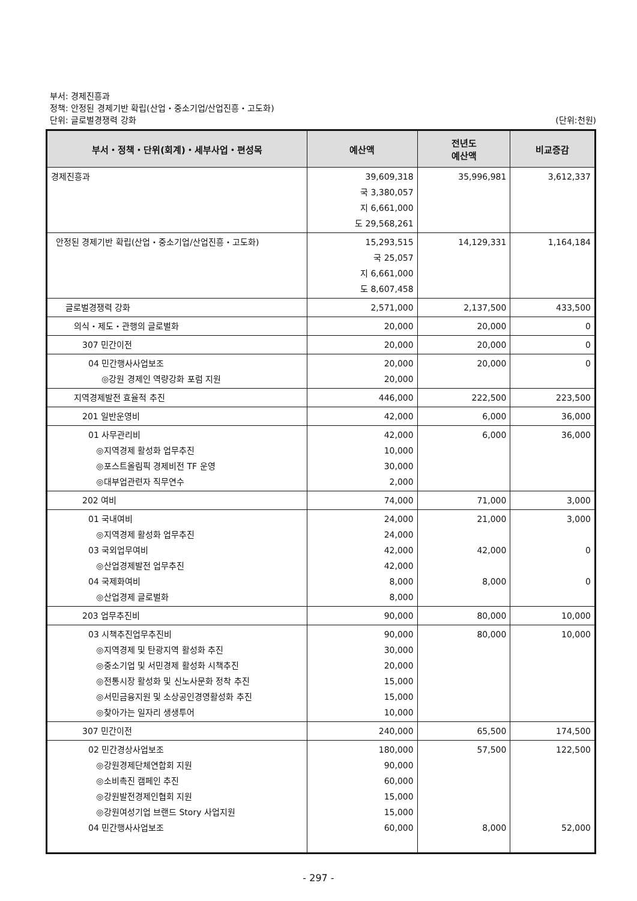부서: 경제진흥과
정책: 안정된 경제기반 확립(산업・중소기업/산업진흥・고도화)
단위: 글로벌경쟁력 강화 (단위:천원)
| 부서・정책・단위(회계)・세부사업・편성목 | 예산액 | 전년도 예산액 | 비교증감 |
| --- | --- | --- | --- |
| 경제진흥과 | 39,609,318 국 3,380,057 지 6,661,000 도 29,568,261 | 35,996,981 | 3,612,337 |
| 안정된 경제기반 확립(산업・중소기업/산업진흥・고도화) | 15,293,515 국 25,057 지 6,661,000 도 8,607,458 | 14,129,331 | 1,164,184 |
| 글로벌경쟁력 강화 | 2,571,000 | 2,137,500 | 433,500 |
| 의식・제도・관행의 글로벌화 | 20,000 | 20,000 | 0 |
| 307 민간이전 | 20,000 | 20,000 | 0 |
| 04 민간행사사업보조 ◎강원 경제인 역량강화 포럼 지원 | 20,000 20,000 | 20,000 | 0 |
| 지역경제발전 효율적 추진 | 446,000 | 222,500 | 223,500 |
| 201 일반운영비 | 42,000 | 6,000 | 36,000 |
| 01 사무관리비 ◎지역경제 활성화 업무추진 ◎포스트올림픽 경제비전 TF 운영 ◎대부업관련자 직무연수 | 42,000 10,000 30,000 2,000 | 6,000 | 36,000 |
| 202 여비 | 74,000 | 71,000 | 3,000 |
| 01 국내여비 ◎지역경제 활성화 업무추진 03 국외업무여비 ◎산업경제발전 업무추진 04 국제화여비 ◎산업경제 글로벌화 | 24,000 24,000 42,000 42,000 8,000 8,000 | 21,000 42,000 8,000 | 3,000 0 0 |
| 203 업무추진비 | 90,000 | 80,000 | 10,000 |
| 03 시책추진업무추진비 ◎지역경제 및 탄광지역 활성화 추진 ◎중소기업 및 서민경제 활성화 시책추진 ◎전통시장 활성화 및 신노사문화 정착 추진 ◎서민금융지원 및 소상공인경영활성화 추진 ◎찾아가는 일자리 생생투어 | 90,000 30,000 20,000 15,000 15,000 10,000 | 80,000 | 10,000 |
| 307 민간이전 | 240,000 | 65,500 | 174,500 |
| 02 민간경상사업보조 ◎강원경제단체연합회 지원 ◎소비촉진 캠페인 추진 ◎강원발전경제인협회 지원 ◎강원여성기업 브랜드 Story 사업지원 04 민간행사사업보조 | 180,000 90,000 60,000 15,000 15,000 60,000 | 57,500 8,000 | 122,500 52,000 |
- 297 -